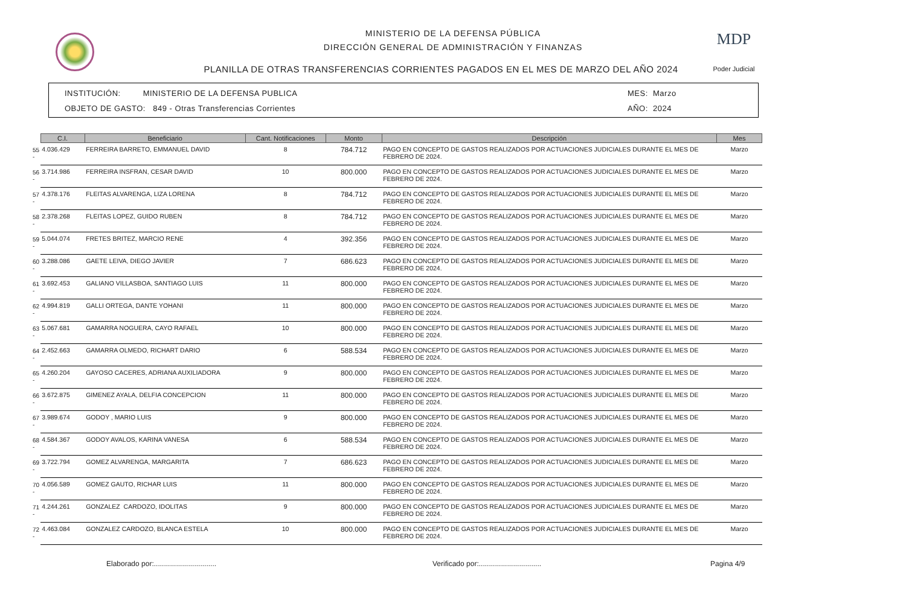MDP
Poder Judicial
MINISTERIO DE LA DEFENSA PÚBLICA
DIRECCIÓN GENERAL DE ADMINISTRACIÓN Y FINANZAS
PLANILLA DE OTRAS TRANSFERENCIAS CORRIENTES PAGADOS EN EL MES DE MARZO DEL AÑO 2024
INSTITUCIÓN: MINISTERIO DE LA DEFENSA PUBLICA
OBJETO DE GASTO: 849 - Otras Transferencias Corrientes
MES: Marzo
AÑO: 2024
| | C.I. | Beneficiario | Cant. Notificaciones | Monto | Descripción | Mes |
| --- | --- | --- | --- | --- | --- | --- |
| 55 - | 4.036.429 | FERREIRA BARRETO, EMMANUEL DAVID | 8 | 784.712 | PAGO EN CONCEPTO DE GASTOS REALIZADOS POR ACTUACIONES JUDICIALES DURANTE EL MES DE FEBRERO DE 2024. | Marzo |
| 56 - | 3.714.986 | FERREIRA INSFRAN, CESAR DAVID | 10 | 800.000 | PAGO EN CONCEPTO DE GASTOS REALIZADOS POR ACTUACIONES JUDICIALES DURANTE EL MES DE FEBRERO DE 2024. | Marzo |
| 57 - | 4.378.176 | FLEITAS ALVARENGA, LIZA LORENA | 8 | 784.712 | PAGO EN CONCEPTO DE GASTOS REALIZADOS POR ACTUACIONES JUDICIALES DURANTE EL MES DE FEBRERO DE 2024. | Marzo |
| 58 - | 2.378.268 | FLEITAS LOPEZ, GUIDO RUBEN | 8 | 784.712 | PAGO EN CONCEPTO DE GASTOS REALIZADOS POR ACTUACIONES JUDICIALES DURANTE EL MES DE FEBRERO DE 2024. | Marzo |
| 59 - | 5.044.074 | FRETES BRITEZ, MARCIO RENE | 4 | 392.356 | PAGO EN CONCEPTO DE GASTOS REALIZADOS POR ACTUACIONES JUDICIALES DURANTE EL MES DE FEBRERO DE 2024. | Marzo |
| 60 - | 3.288.086 | GAETE LEIVA, DIEGO JAVIER | 7 | 686.623 | PAGO EN CONCEPTO DE GASTOS REALIZADOS POR ACTUACIONES JUDICIALES DURANTE EL MES DE FEBRERO DE 2024. | Marzo |
| 61 - | 3.692.453 | GALIANO VILLASBOA, SANTIAGO LUIS | 11 | 800.000 | PAGO EN CONCEPTO DE GASTOS REALIZADOS POR ACTUACIONES JUDICIALES DURANTE EL MES DE FEBRERO DE 2024. | Marzo |
| 62 - | 4.994.819 | GALLI ORTEGA, DANTE YOHANI | 11 | 800.000 | PAGO EN CONCEPTO DE GASTOS REALIZADOS POR ACTUACIONES JUDICIALES DURANTE EL MES DE FEBRERO DE 2024. | Marzo |
| 63 - | 5.067.681 | GAMARRA NOGUERA, CAYO RAFAEL | 10 | 800.000 | PAGO EN CONCEPTO DE GASTOS REALIZADOS POR ACTUACIONES JUDICIALES DURANTE EL MES DE FEBRERO DE 2024. | Marzo |
| 64 - | 2.452.663 | GAMARRA OLMEDO, RICHART DARIO | 6 | 588.534 | PAGO EN CONCEPTO DE GASTOS REALIZADOS POR ACTUACIONES JUDICIALES DURANTE EL MES DE FEBRERO DE 2024. | Marzo |
| 65 - | 4.260.204 | GAYOSO CACERES, ADRIANA AUXILIADORA | 9 | 800.000 | PAGO EN CONCEPTO DE GASTOS REALIZADOS POR ACTUACIONES JUDICIALES DURANTE EL MES DE FEBRERO DE 2024. | Marzo |
| 66 - | 3.672.875 | GIMENEZ AYALA, DELFIA CONCEPCION | 11 | 800.000 | PAGO EN CONCEPTO DE GASTOS REALIZADOS POR ACTUACIONES JUDICIALES DURANTE EL MES DE FEBRERO DE 2024. | Marzo |
| 67 - | 3.989.674 | GODOY , MARIO LUIS | 9 | 800.000 | PAGO EN CONCEPTO DE GASTOS REALIZADOS POR ACTUACIONES JUDICIALES DURANTE EL MES DE FEBRERO DE 2024. | Marzo |
| 68 - | 4.584.367 | GODOY AVALOS, KARINA VANESA | 6 | 588.534 | PAGO EN CONCEPTO DE GASTOS REALIZADOS POR ACTUACIONES JUDICIALES DURANTE EL MES DE FEBRERO DE 2024. | Marzo |
| 69 - | 3.722.794 | GOMEZ ALVARENGA, MARGARITA | 7 | 686.623 | PAGO EN CONCEPTO DE GASTOS REALIZADOS POR ACTUACIONES JUDICIALES DURANTE EL MES DE FEBRERO DE 2024. | Marzo |
| 70 - | 4.056.589 | GOMEZ GAUTO, RICHAR LUIS | 11 | 800.000 | PAGO EN CONCEPTO DE GASTOS REALIZADOS POR ACTUACIONES JUDICIALES DURANTE EL MES DE FEBRERO DE 2024. | Marzo |
| 71 - | 4.244.261 | GONZALEZ CARDOZO, IDOLITAS | 9 | 800.000 | PAGO EN CONCEPTO DE GASTOS REALIZADOS POR ACTUACIONES JUDICIALES DURANTE EL MES DE FEBRERO DE 2024. | Marzo |
| 72 - | 4.463.084 | GONZALEZ CARDOZO, BLANCA ESTELA | 10 | 800.000 | PAGO EN CONCEPTO DE GASTOS REALIZADOS POR ACTUACIONES JUDICIALES DURANTE EL MES DE FEBRERO DE 2024. | Marzo |
Elaborado por:............................... Verificado por:............................... Pagina 4/9